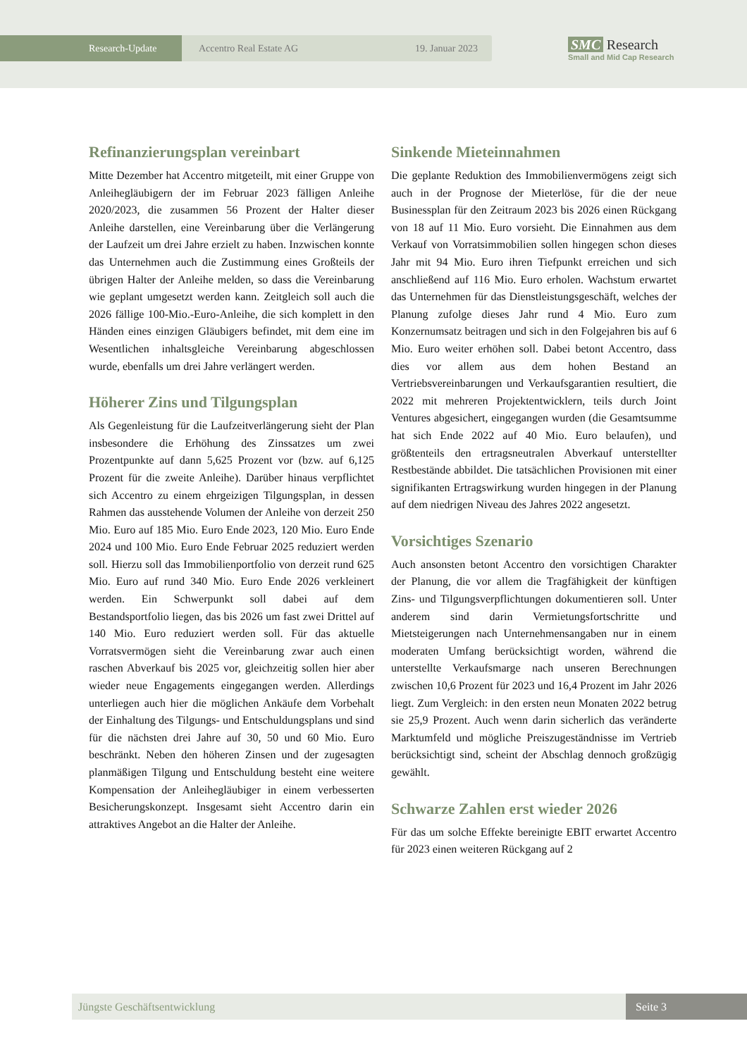Research-Update Accentro Real Estate AG 19. Januar 2023
SMC Research
Small and Mid Cap Research
Refinanzierungsplan vereinbart
Mitte Dezember hat Accentro mitgeteilt, mit einer Gruppe von Anleihegläubigern der im Februar 2023 fälligen Anleihe 2020/2023, die zusammen 56 Prozent der Halter dieser Anleihe darstellen, eine Vereinbarung über die Verlängerung der Laufzeit um drei Jahre erzielt zu haben. Inzwischen konnte das Unternehmen auch die Zustimmung eines Großteils der übrigen Halter der Anleihe melden, so dass die Vereinbarung wie geplant umgesetzt werden kann. Zeitgleich soll auch die 2026 fällige 100-Mio.-Euro-Anleihe, die sich komplett in den Händen eines einzigen Gläubigers befindet, mit dem eine im Wesentlichen inhaltsgleiche Vereinbarung abgeschlossen wurde, ebenfalls um drei Jahre verlängert werden.
Höherer Zins und Tilgungsplan
Als Gegenleistung für die Laufzeitverlängerung sieht der Plan insbesondere die Erhöhung des Zinssatzes um zwei Prozentpunkte auf dann 5,625 Prozent vor (bzw. auf 6,125 Prozent für die zweite Anleihe). Darüber hinaus verpflichtet sich Accentro zu einem ehrgeizigen Tilgungsplan, in dessen Rahmen das ausstehende Volumen der Anleihe von derzeit 250 Mio. Euro auf 185 Mio. Euro Ende 2023, 120 Mio. Euro Ende 2024 und 100 Mio. Euro Ende Februar 2025 reduziert werden soll. Hierzu soll das Immobilienportfolio von derzeit rund 625 Mio. Euro auf rund 340 Mio. Euro Ende 2026 verkleinert werden. Ein Schwerpunkt soll dabei auf dem Bestandsportfolio liegen, das bis 2026 um fast zwei Drittel auf 140 Mio. Euro reduziert werden soll. Für das aktuelle Vorratsvermögen sieht die Vereinbarung zwar auch einen raschen Abverkauf bis 2025 vor, gleichzeitig sollen hier aber wieder neue Engagements eingegangen werden. Allerdings unterliegen auch hier die möglichen Ankäufe dem Vorbehalt der Einhaltung des Tilgungs- und Entschuldungsplans und sind für die nächsten drei Jahre auf 30, 50 und 60 Mio. Euro beschränkt. Neben den höheren Zinsen und der zugesagten planmäßigen Tilgung und Entschuldung besteht eine weitere Kompensation der Anleihegläubiger in einem verbesserten Besicherungskonzept. Insgesamt sieht Accentro darin ein attraktives Angebot an die Halter der Anleihe.
Sinkende Mieteinnahmen
Die geplante Reduktion des Immobilienvermögens zeigt sich auch in der Prognose der Mieterlöse, für die der neue Businessplan für den Zeitraum 2023 bis 2026 einen Rückgang von 18 auf 11 Mio. Euro vorsieht. Die Einnahmen aus dem Verkauf von Vorratsimmobilien sollen hingegen schon dieses Jahr mit 94 Mio. Euro ihren Tiefpunkt erreichen und sich anschließend auf 116 Mio. Euro erholen. Wachstum erwartet das Unternehmen für das Dienstleistungsgeschäft, welches der Planung zufolge dieses Jahr rund 4 Mio. Euro zum Konzernumsatz beitragen und sich in den Folgejahren bis auf 6 Mio. Euro weiter erhöhen soll. Dabei betont Accentro, dass dies vor allem aus dem hohen Bestand an Vertriebsvereinbarungen und Verkaufsgarantien resultiert, die 2022 mit mehreren Projektentwicklern, teils durch Joint Ventures abgesichert, eingegangen wurden (die Gesamtsumme hat sich Ende 2022 auf 40 Mio. Euro belaufen), und größtenteils den ertragsneutralen Abverkauf unterstellter Restbestände abbildet. Die tatsächlichen Provisionen mit einer signifikanten Ertragswirkung wurden hingegen in der Planung auf dem niedrigen Niveau des Jahres 2022 angesetzt.
Vorsichtiges Szenario
Auch ansonsten betont Accentro den vorsichtigen Charakter der Planung, die vor allem die Tragfähigkeit der künftigen Zins- und Tilgungsverpflichtungen dokumentieren soll. Unter anderem sind darin Vermietungsfortschritte und Mietsteigerungen nach Unternehmensangaben nur in einem moderaten Umfang berücksichtigt worden, während die unterstellte Verkaufsmarge nach unseren Berechnungen zwischen 10,6 Prozent für 2023 und 16,4 Prozent im Jahr 2026 liegt. Zum Vergleich: in den ersten neun Monaten 2022 betrug sie 25,9 Prozent. Auch wenn darin sicherlich das veränderte Marktumfeld und mögliche Preiszugeständnisse im Vertrieb berücksichtigt sind, scheint der Abschlag dennoch großzügig gewählt.
Schwarze Zahlen erst wieder 2026
Für das um solche Effekte bereinigte EBIT erwartet Accentro für 2023 einen weiteren Rückgang auf 2
Jüngste Geschäftsentwicklung Seite 3